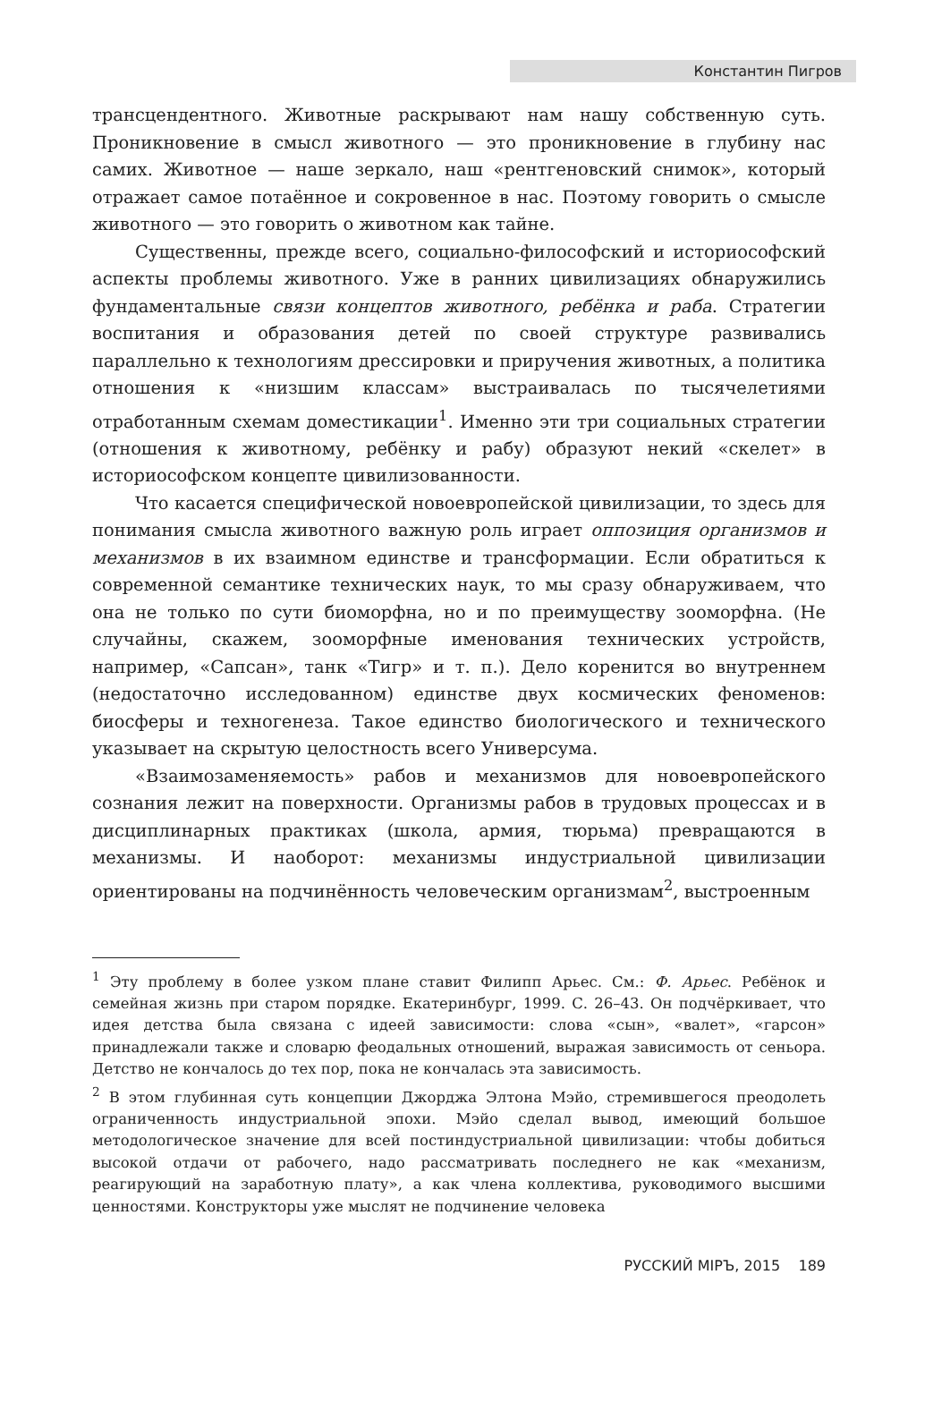Константин Пигров
трансцендентного. Животные раскрывают нам нашу собственную суть. Проникновение в смысл животного — это проникновение в глубину нас самих. Животное — наше зеркало, наш «рентгеновский снимок», который отражает самое потаённое и сокровенное в нас. Поэтому говорить о смысле животного — это говорить о животном как тайне.
Существенны, прежде всего, социально-философский и историософский аспекты проблемы животного. Уже в ранних цивилизациях обнаружились фундаментальные связи концептов животного, ребёнка и раба. Стратегии воспитания и образования детей по своей структуре развивались параллельно к технологиям дрессировки и приручения животных, а политика отношения к «низшим классам» выстраивалась по тысячелетиями отработанным схемам доместикации<sup>1</sup>. Именно эти три социальных стратегии (отношения к животному, ребёнку и рабу) образуют некий «скелет» в историософском концепте цивилизованности.
Что касается специфической новоевропейской цивилизации, то здесь для понимания смысла животного важную роль играет оппозиция организмов и механизмов в их взаимном единстве и трансформации. Если обратиться к современной семантике технических наук, то мы сразу обнаруживаем, что она не только по сути биоморфна, но и по преимуществу зооморфна. (Не случайны, скажем, зооморфные именования технических устройств, например, «Сапсан», танк «Тигр» и т. п.). Дело коренится во внутреннем (недостаточно исследованном) единстве двух космических феноменов: биосферы и техногенеза. Такое единство биологического и технического указывает на скрытую целостность всего Универсума.
«Взаимозаменяемость» рабов и механизмов для новоевропейского сознания лежит на поверхности. Организмы рабов в трудовых процессах и в дисциплинарных практиках (школа, армия, тюрьма) превращаются в механизмы. И наоборот: механизмы индустриальной цивилизации ориентированы на подчинённость человеческим организмам<sup>2</sup>, выстроенным
<sup>1</sup> Эту проблему в более узком плане ставит Филипп Арьес. См.: Ф. Арьес. Ребёнок и семейная жизнь при старом порядке. Екатеринбург, 1999. С. 26–43. Он подчёркивает, что идея детства была связана с идеей зависимости: слова «сын», «валет», «гарсон» принадлежали также и словарю феодальных отношений, выражая зависимость от сеньора. Детство не кончалось до тех пор, пока не кончалась эта зависимость.
<sup>2</sup> В этом глубинная суть концепции Джорджа Элтона Мэйо, стремившегося преодолеть ограниченность индустриальной эпохи. Мэйо сделал вывод, имеющий большое методологическое значение для всей постиндустриальной цивилизации: чтобы добиться высокой отдачи от рабочего, надо рассматривать последнего не как «механизм, реагирующий на заработную плату», а как члена коллектива, руководимого высшими ценностями. Конструкторы уже мыслят не подчинение человека
РУССКИЙ МIРЪ, 2015 189